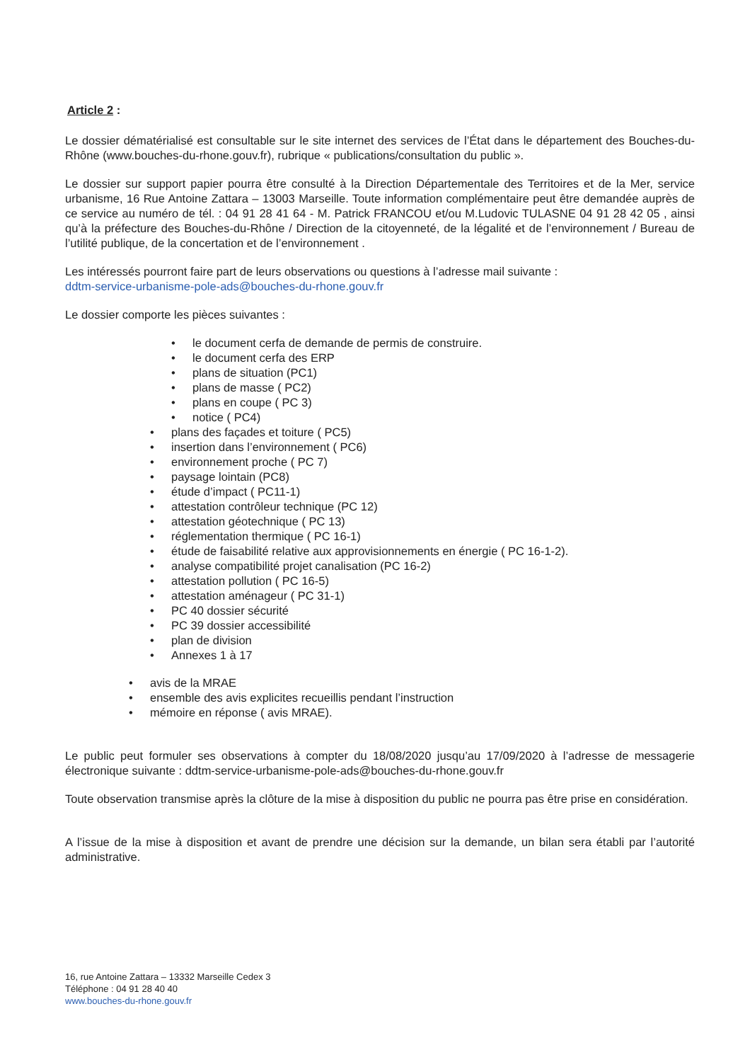Article 2 :
Le dossier dématérialisé est consultable sur le site internet des services de l’État dans le département des Bouches-du-Rhône (www.bouches-du-rhone.gouv.fr), rubrique « publications/consultation du public ».
Le dossier sur support papier pourra être consulté à la Direction Départementale des Territoires et de la Mer, service urbanisme, 16 Rue Antoine Zattara – 13003 Marseille. Toute information complémentaire peut être demandée auprès de ce service au numéro de tél. : 04 91 28 41 64 - M. Patrick FRANCOU et/ou M.Ludovic TULASNE 04 91 28 42 05 , ainsi qu’à la préfecture des Bouches-du-Rhône / Direction de la citoyenneté, de la légalité et de l’environnement / Bureau de l’utilité publique, de la concertation et de l’environnement .
Les intéressés pourront faire part de leurs observations ou questions à l’adresse mail suivante :
ddtm-service-urbanisme-pole-ads@bouches-du-rhone.gouv.fr
Le dossier comporte les pièces suivantes :
• le document cerfa de demande de permis de construire.
• le document cerfa des ERP
• plans de situation (PC1)
• plans de masse ( PC2)
• plans en coupe ( PC 3)
• notice ( PC4)
• plans des façades et toiture ( PC5)
• insertion dans l’environnement ( PC6)
• environnement proche ( PC 7)
• paysage lointain (PC8)
• étude d’impact ( PC11-1)
• attestation contrôleur technique (PC 12)
• attestation géotechnique ( PC 13)
• réglementation thermique ( PC 16-1)
• étude de faisabilité relative aux approvisionnements en énergie ( PC 16-1-2).
• analyse compatibilité projet canalisation (PC 16-2)
• attestation pollution ( PC 16-5)
• attestation aménageur ( PC 31-1)
• PC 40 dossier sécurité
• PC 39 dossier accessibilité
• plan de division
• Annexes 1 à 17
• avis de la MRAE
• ensemble des avis explicites recueillis pendant l’instruction
• mémoire en réponse ( avis MRAE).
Le public peut formuler ses observations à compter du 18/08/2020 jusqu’au 17/09/2020 à l’adresse de messagerie électronique suivante : ddtm-service-urbanisme-pole-ads@bouches-du-rhone.gouv.fr
Toute observation transmise après la clôture de la mise à disposition du public ne pourra pas être prise en considération.
A l’issue de la mise à disposition et avant de prendre une décision sur la demande, un bilan sera établi par l’autorité administrative.
16, rue Antoine Zattara – 13332 Marseille Cedex 3
Téléphone : 04 91 28 40 40
www.bouches-du-rhone.gouv.fr